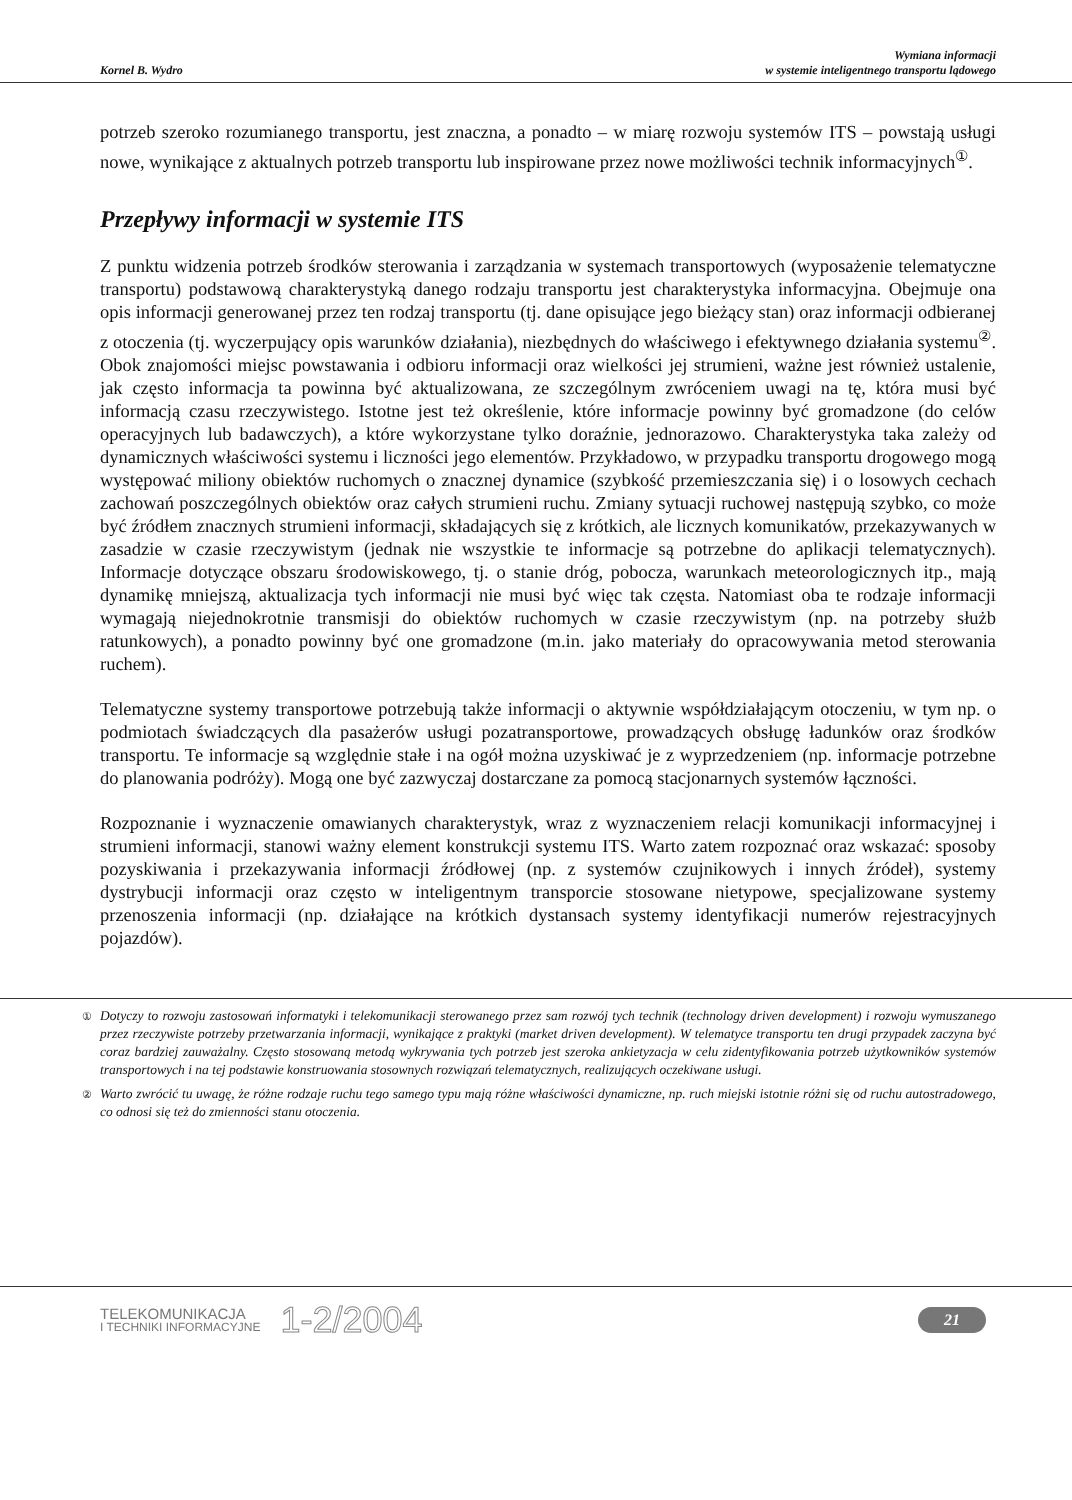Kornel B. Wydro
Wymiana informacji
w systemie inteligentnego transportu lądowego
potrzeb szeroko rozumianego transportu, jest znaczna, a ponadto – w miarę rozwoju systemów ITS – powstają usługi nowe, wynikające z aktualnych potrzeb transportu lub inspirowane przez nowe możliwości technik informacyjnych<sup>①</sup>.
Przepływy informacji w systemie ITS
Z punktu widzenia potrzeb środków sterowania i zarządzania w systemach transportowych (wyposażenie telematyczne transportu) podstawową charakterystyką danego rodzaju transportu jest charakterystyka informacyjna. Obejmuje ona opis informacji generowanej przez ten rodzaj transportu (tj. dane opisujące jego bieżący stan) oraz informacji odbieranej z otoczenia (tj. wyczerpujący opis warunków działania), niezbędnych do właściwego i efektywnego działania systemu<sup>②</sup>. Obok znajomości miejsc powstawania i odbioru informacji oraz wielkości jej strumieni, ważne jest również ustalenie, jak często informacja ta powinna być aktualizowana, ze szczególnym zwróceniem uwagi na tę, która musi być informacją czasu rzeczywistego. Istotne jest też określenie, które informacje powinny być gromadzone (do celów operacyjnych lub badawczych), a które wykorzystane tylko doraźnie, jednorazowo. Charakterystyka taka zależy od dynamicznych właściwości systemu i liczności jego elementów. Przykładowo, w przypadku transportu drogowego mogą występować miliony obiektów ruchomych o znacznej dynamice (szybkość przemieszczania się) i o losowych cechach zachowań poszczególnych obiektów oraz całych strumieni ruchu. Zmiany sytuacji ruchowej następują szybko, co może być źródłem znacznych strumieni informacji, składających się z krótkich, ale licznych komunikatów, przekazywanych w zasadzie w czasie rzeczywistym (jednak nie wszystkie te informacje są potrzebne do aplikacji telematycznych). Informacje dotyczące obszaru środowiskowego, tj. o stanie dróg, pobocza, warunkach meteorologicznych itp., mają dynamikę mniejszą, aktualizacja tych informacji nie musi być więc tak częsta. Natomiast oba te rodzaje informacji wymagają niejednokrotnie transmisji do obiektów ruchomych w czasie rzeczywistym (np. na potrzeby służb ratunkowych), a ponadto powinny być one gromadzone (m.in. jako materiały do opracowywania metod sterowania ruchem).
Telematyczne systemy transportowe potrzebują także informacji o aktywnie współdziałającym otoczeniu, w tym np. o podmiotach świadczących dla pasażerów usługi pozatransportowe, prowadzących obsługę ładunków oraz środków transportu. Te informacje są względnie stałe i na ogół można uzyskiwać je z wyprzedzeniem (np. informacje potrzebne do planowania podróży). Mogą one być zazwyczaj dostarczane za pomocą stacjonarnych systemów łączności.
Rozpoznanie i wyznaczenie omawianych charakterystyk, wraz z wyznaczeniem relacji komunikacji informacyjnej i strumieni informacji, stanowi ważny element konstrukcji systemu ITS. Warto zatem rozpoznać oraz wskazać: sposoby pozyskiwania i przekazywania informacji źródłowej (np. z systemów czujnikowych i innych źródeł), systemy dystrybucji informacji oraz często w inteligentnym transporcie stosowane nietypowe, specjalizowane systemy przenoszenia informacji (np. działające na krótkich dystansach systemy identyfikacji numerów rejestracyjnych pojazdów).
<sup>①</sup> Dotyczy to rozwoju zastosowań informatyki i telekomunikacji sterowanego przez sam rozwój tych technik (technology driven development) i rozwoju wymuszanego przez rzeczywiste potrzeby przetwarzania informacji, wynikające z praktyki (market driven development). W telematyce transportu ten drugi przypadek zaczyna być coraz bardziej zauważalny. Często stosowaną metodą wykrywania tych potrzeb jest szeroka ankietyzacja w celu zidentyfikowania potrzeb użytkowników systemów transportowych i na tej podstawie konstruowania stosownych rozwiązań telematycznych, realizujących oczekiwane usługi.
<sup>②</sup> Warto zwrócić tu uwagę, że różne rodzaje ruchu tego samego typu mają różne właściwości dynamiczne, np. ruch miejski istotnie różni się od ruchu autostradowego, co odnosi się też do zmienności stanu otoczenia.
TELEKOMUNIKACJA
I TECHNIKI INFORMACYJNE
1-2/2004
21